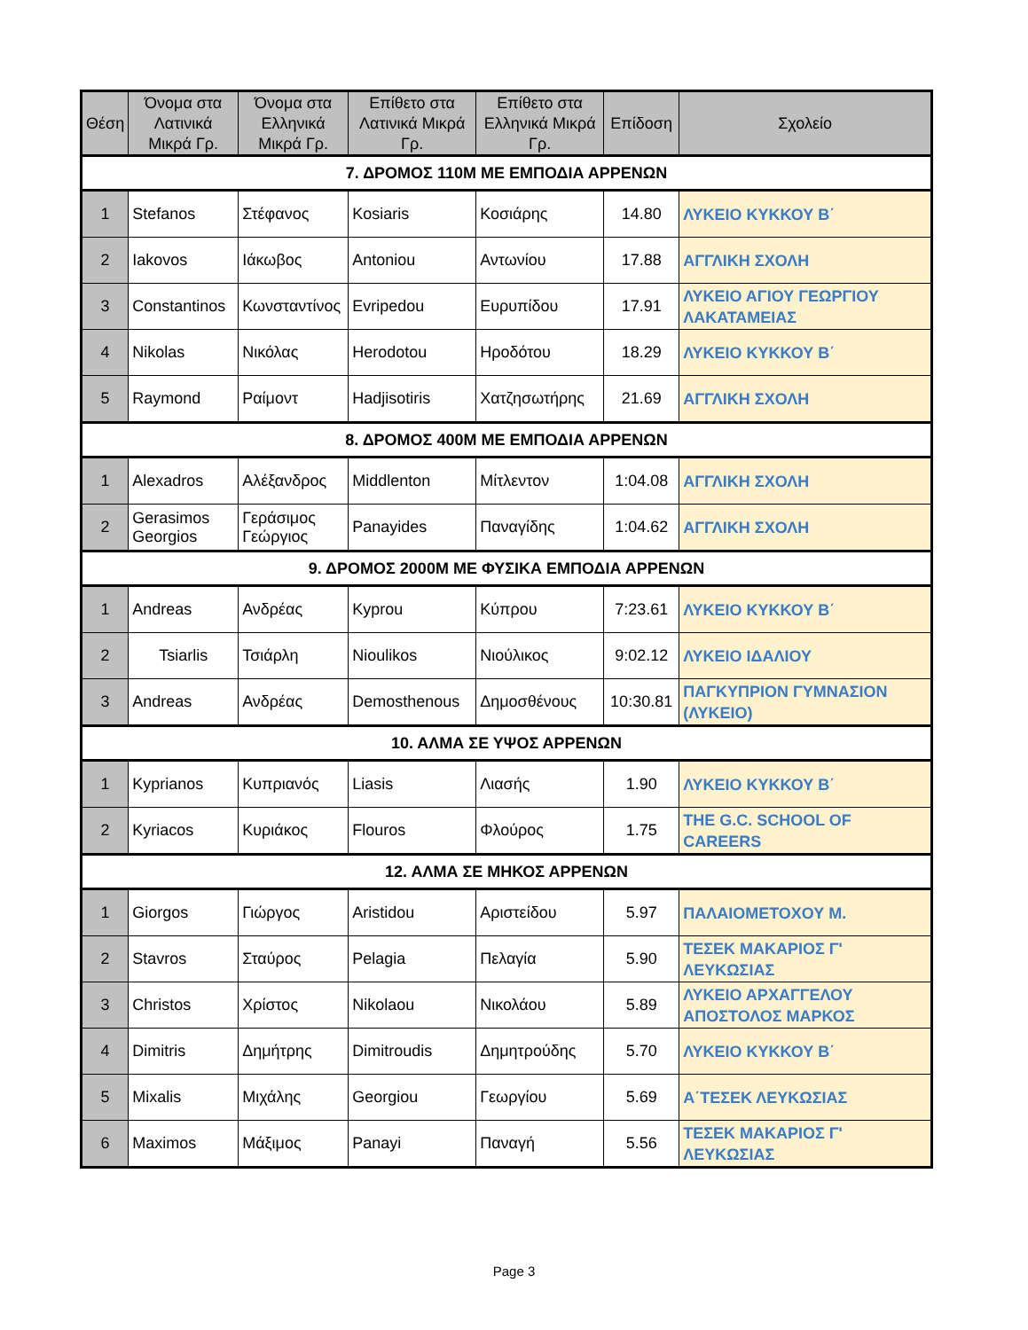| Θέση | Όνομα στα Λατινικά Μικρά Γρ. | Όνομα στα Ελληνικά Μικρά Γρ. | Επίθετο στα Λατινικά Μικρά Γρ. | Επίθετο στα Ελληνικά Μικρά Γρ. | Επίδοση | Σχολείο |
| --- | --- | --- | --- | --- | --- | --- |
| 7. ΔΡΟΜΟΣ 110Μ ΜΕ ΕΜΠΟΔΙΑ ΑΡΡΕΝΩΝ | | | | | | |
| 1 | Stefanos | Στέφανος | Kosiaris | Κοσιάρης | 14.80 | ΛΥΚΕΙΟ ΚΥΚΚΟΥ Β΄ |
| 2 | Iakovos | Ιάκωβος | Antoniou | Αντωνίου | 17.88 | ΑΓΓΛΙΚΗ ΣΧΟΛΗ |
| 3 | Constantinos | Κωνσταντίνος | Evripedou | Ευρυπίδου | 17.91 | ΛΥΚΕΙΟ ΑΓΙΟΥ ΓΕΩΡΓΙΟΥ ΛΑΚΑΤΑΜΕΙΑΣ |
| 4 | Nikolas | Νικόλας | Herodotou | Ηροδότου | 18.29 | ΛΥΚΕΙΟ ΚΥΚΚΟΥ Β΄ |
| 5 | Raymond | Ραίμοντ | Hadjisotiris | Χατζησωτήρης | 21.69 | ΑΓΓΛΙΚΗ ΣΧΟΛΗ |
| 8. ΔΡΟΜΟΣ 400Μ ΜΕ ΕΜΠΟΔΙΑ ΑΡΡΕΝΩΝ | | | | | | |
| 1 | Alexadros | Αλέξανδρος | Middlenton | Μίτλεντον | 1:04.08 | ΑΓΓΛΙΚΗ ΣΧΟΛΗ |
| 2 | Gerasimos Georgios | Γεράσιμος Γεώργιος | Panayides | Παναγίδης | 1:04.62 | ΑΓΓΛΙΚΗ ΣΧΟΛΗ |
| 9. ΔΡΟΜΟΣ 2000Μ ΜΕ ΦΥΣΙΚΑ ΕΜΠΟΔΙΑ ΑΡΡΕΝΩΝ | | | | | | |
| 1 | Andreas | Ανδρέας | Kyprou | Κύπρου | 7:23.61 | ΛΥΚΕΙΟ ΚΥΚΚΟΥ Β΄ |
| 2 | Tsiarlis | Τσιάρλη | Nioulikos | Νιούλικος | 9:02.12 | ΛΥΚΕΙΟ ΙΔΑΛΙΟΥ |
| 3 | Andreas | Ανδρέας | Demosthenous | Δημοσθένους | 10:30.81 | ΠΑΓΚΥΠΡΙΟΝ ΓΥΜΝΑΣΙΟΝ (ΛΥΚΕΙΟ) |
| 10. ΑΛΜΑ ΣΕ ΥΨΟΣ ΑΡΡΕΝΩΝ | | | | | | |
| 1 | Kyprianos | Κυπριανός | Liasis | Λιασής | 1.90 | ΛΥΚΕΙΟ ΚΥΚΚΟΥ Β΄ |
| 2 | Kyriacos | Κυριάκος | Flouros | Φλούρος | 1.75 | THE G.C. SCHOOL OF CAREERS |
| 12. ΑΛΜΑ ΣΕ ΜΗΚΟΣ ΑΡΡΕΝΩΝ | | | | | | |
| 1 | Giorgos | Γιώργος | Aristidou | Αριστείδου | 5.97 | ΠΑΛΑΙΟΜΕΤΟΧΟΥ Μ. |
| 2 | Stavros | Σταύρος | Pelagia | Πελαγία | 5.90 | ΤΕΣΕΚ ΜΑΚΑΡΙΟΣ Γ' ΛΕΥΚΩΣΙΑΣ |
| 3 | Christos | Χρίστος | Nikolaou | Νικολάου | 5.89 | ΛΥΚΕΙΟ ΑΡΧΑΓΓΕΛΟΥ ΑΠΟΣΤΟΛΟΣ ΜΑΡΚΟΣ |
| 4 | Dimitris | Δημήτρης | Dimitroudis | Δημητρούδης | 5.70 | ΛΥΚΕΙΟ ΚΥΚΚΟΥ Β΄ |
| 5 | Mixalis | Μιχάλης | Georgiou | Γεωργίου | 5.69 | Α΄ΤΕΣΕΚ ΛΕΥΚΩΣΙΑΣ |
| 6 | Maximos | Μάξιμος | Panayi | Παναγή | 5.56 | ΤΕΣΕΚ ΜΑΚΑΡΙΟΣ Γ' ΛΕΥΚΩΣΙΑΣ |
Page 3